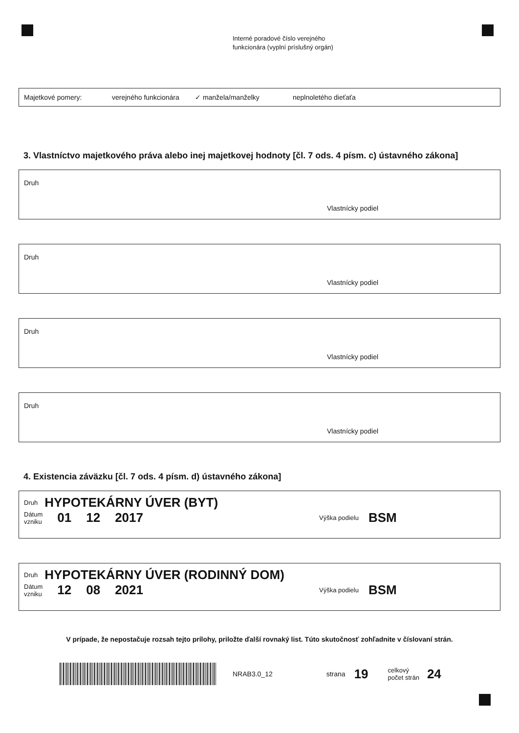Interné poradové číslo verejného
funkcionára (vyplní príslušný orgán)
Majetkové pomery: verejného funkcionára ✓ manžela/manželky neplnoletého dieťaťa
3. Vlastníctvo majetkového práva alebo inej majetkovej hodnoty [čl. 7 ods. 4 písm. c) ústavného zákona]
Druh
Vlastnícky podiel
Druh
Vlastnícky podiel
Druh
Vlastnícky podiel
Druh
Vlastnícky podiel
4. Existencia záväzku [čl. 7 ods. 4 písm. d) ústavného zákona]
Druh HYPOTEKÁRNY ÚVER (BYT)
Dátum
vzniku 01 12 2017 Výška podielu BSM
Druh HYPOTEKÁRNY ÚVER (RODINNÝ DOM)
Dátum
vzniku 12 08 2021 Výška podielu BSM
V prípade, že nepostačuje rozsah tejto prílohy, priložte ďalší rovnaký list. Túto skutočnosť zohľadnite v číslovaní strán.
NRAB3.0_12 strana 19 celkový
počet strán 24